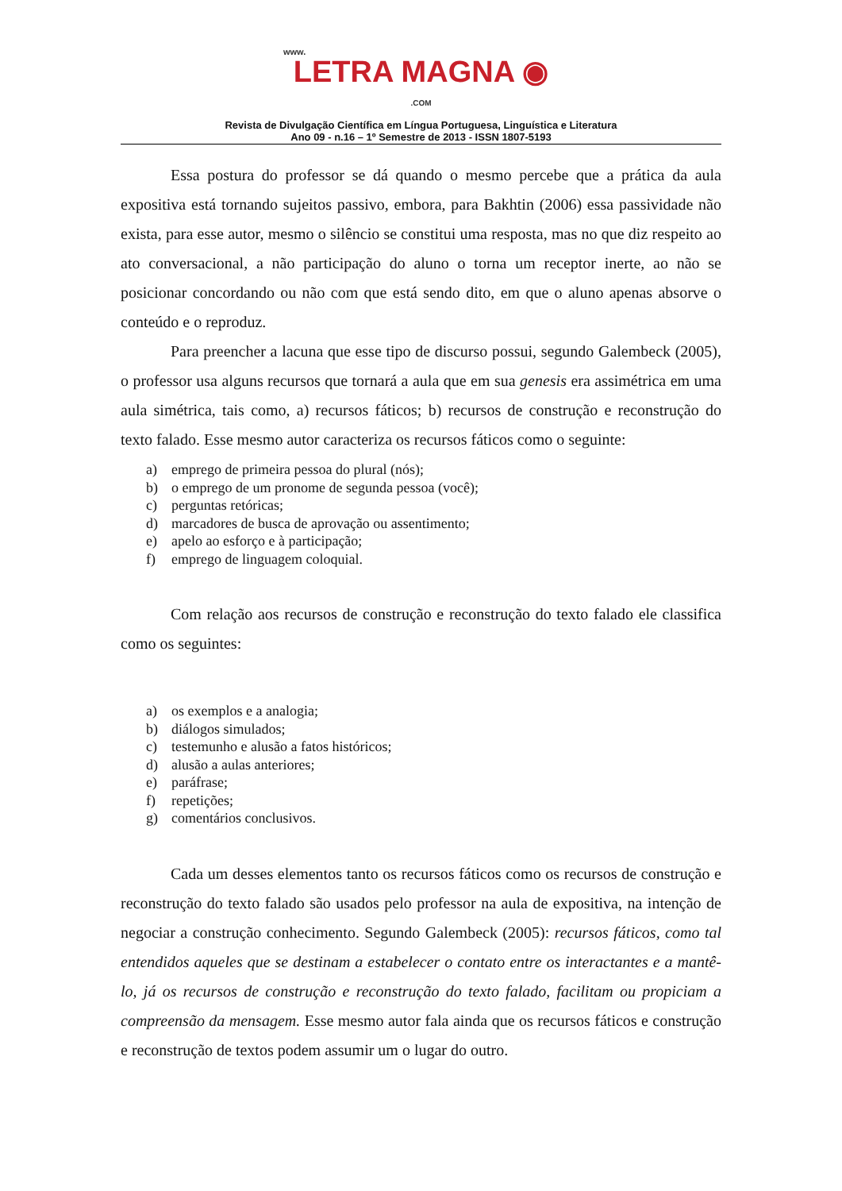www.
LETRA MAGNA ◉
.COM
Revista de Divulgação Científica em Língua Portuguesa, Linguística e Literatura
Ano 09 - n.16 – 1º Semestre de 2013 - ISSN 1807-5193
Essa postura do professor se dá quando o mesmo percebe que a prática da aula expositiva está tornando sujeitos passivo, embora, para Bakhtin (2006) essa passividade não exista, para esse autor, mesmo o silêncio se constitui uma resposta, mas no que diz respeito ao ato conversacional, a não participação do aluno o torna um receptor inerte, ao não se posicionar concordando ou não com que está sendo dito, em que o aluno apenas absorve o conteúdo e o reproduz.
Para preencher a lacuna que esse tipo de discurso possui, segundo Galembeck (2005), o professor usa alguns recursos que tornará a aula que em sua genesis era assimétrica em uma aula simétrica, tais como, a) recursos fáticos; b) recursos de construção e reconstrução do texto falado. Esse mesmo autor caracteriza os recursos fáticos como o seguinte:
a) emprego de primeira pessoa do plural (nós);
b) o emprego de um pronome de segunda pessoa (você);
c) perguntas retóricas;
d) marcadores de busca de aprovação ou assentimento;
e) apelo ao esforço e à participação;
f) emprego de linguagem coloquial.
Com relação aos recursos de construção e reconstrução do texto falado ele classifica como os seguintes:
a) os exemplos e a analogia;
b) diálogos simulados;
c) testemunho e alusão a fatos históricos;
d) alusão a aulas anteriores;
e) paráfrase;
f) repetições;
g) comentários conclusivos.
Cada um desses elementos tanto os recursos fáticos como os recursos de construção e reconstrução do texto falado são usados pelo professor na aula de expositiva, na intenção de negociar a construção conhecimento. Segundo Galembeck (2005): recursos fáticos, como tal entendidos aqueles que se destinam a estabelecer o contato entre os interactantes e a mantê-lo, já os recursos de construção e reconstrução do texto falado, facilitam ou propiciam a compreensão da mensagem. Esse mesmo autor fala ainda que os recursos fáticos e construção e reconstrução de textos podem assumir um o lugar do outro.